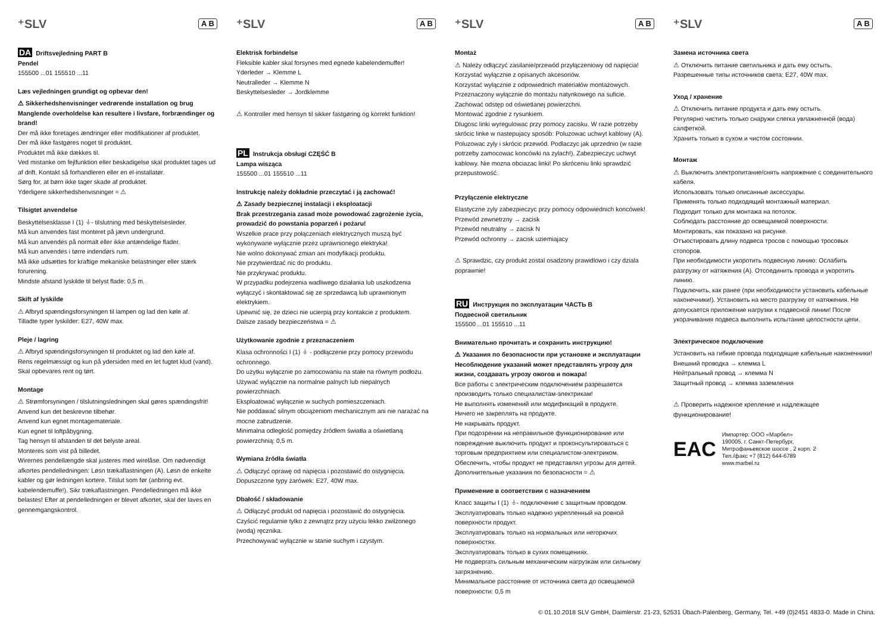⁺SLV A B
DA Driftsvejledning PART B
Pendel
155500 ...01 155510 ...11
Læs vejledningen grundigt og opbevar den!
⚠ Sikkerhedshenvisninger vedrørende installation og brug
Manglende overholdelse kan resultere i livsfare, forbrændinger og brand!
Der må ikke foretages ændringer eller modifikationer af produktet.
Der må ikke fastgøres noget til produktet.
Produktet må ikke dækkes til.
Ved mistanke om fejlfunktion eller beskadigelse skal produktet tages ud af drift. Kontakt så forhandleren eller en el-installatør.
Sørg for, at børn ikke tager skade af produktet.
Yderligere sikkerhedshenvisninger = ⚠
Tilsigtet anvendelse
Beskyttelsesklasse I (1) ⏚- tilslutning med beskyttelsesleder.
Må kun anvendes fast monteret på jævn undergrund.
Må kun anvendes på normalt eller ikke antændelige flader.
Må kun anvendes i tørre indendørs rum.
Må ikke udsættes for kraftige mekaniske belastninger eller stærk forurening.
Mindste afstand lyskilde til belyst flade: 0,5 m.
Skift af lyskilde
⚠ Afbryd spændingsforsyningen til lampen og lad den køle af.
Tilladte typer lyskilder: E27, 40W max.
Pleje / lagring
⚠ Afbryd spændingsforsyningen til produktet og lad den køle af.
Rens regelmæssigt og kun på ydersiden med en let fugtet klud (vand).
Skal opbevares rent og tørt.
Montage
⚠ Strømforsyningen / tilslutningsledningen skal gøres spændingsfrit!
Anvend kun det beskrevne tilbehør.
Anvend kun egnet montagemateriale.
Kun egnet til loftpåbygning.
Tag hensyn til afstanden til det belyste areal.
Monteres som vist på billedet.
Wirernes pendellængde skal justeres med wirelåse. Om nødvendigt afkortes pendelledningen: Løsn trækaflastningen (A). Løsn de enkelte kabler og gør ledningen kortere. Tilslut som før (anbring evt. kabelendemuffe!). Sikr trækaflastningen. Pendelledningen må ikke belastes! Efter at pendelledningen er blevet afkortet, skal der laves en gennemgangskontrol.
⁺SLV A B
Elektrisk forbindelse
Fleksible kabler skal forsynes med egnede kabelendemuffer!
Yderleder → Klemme L
Neutralleder → Klemme N
Beskyttelsesleder → Jordklemme
⚠ Kontroller med hensyn til sikker fastgøring og korrekt funktion!
PL Instrukcja obsługi CZĘŚĆ B
Lampa wisząca
155500 ...01 155510 ...11
Instrukcję należy dokładnie przeczytać i ją zachować!
⚠ Zasady bezpiecznej instalacji i eksploatacji
Brak przestrzegania zasad może powodować zagrożenie życia, prowadzić do powstania poparzeń i pożaru!
Wszelkie prace przy połączeniach elektrycznych muszą być wykonywane wyłącznie przez uprawnionego elektryka!
Nie wolno dokonywać zmian ani modyfikacji produktu.
Nie przytwierdzać nic do produktu.
Nie przykrywać produktu.
W przypadku podejrzenia wadliwego działania lub uszkodzenia wyłączyć i skontaktować się ze sprzedawcą lub uprawnionym elektrykiem.
Upewnić się, że dzieci nie ucierpią przy kontakcie z produktem.
Dalsze zasady bezpieczeństwa = ⚠
Użytkowanie zgodnie z przeznaczeniem
Klasa ochronności I (1) ⏚ - podłączenie przy pomocy przewodu ochronnego.
Do użytku wyłącznie po zamocowaniu na stałe na równym podłożu.
Używać wyłącznie na normalnie palnych lub niepalnych powierzchniach.
Eksploatować wyłącznie w suchych pomieszczeniach.
Nie poddawać silnym obciążeniom mechanicznym ani nie narażać na mocne zabrudzenie.
Minimalna odległość pomiędzy źródłem światła a oświetlaną powierzchnią: 0,5 m.
Wymiana źródła światła
⚠ Odłączyć oprawę od napięcia i pozostawić do ostygnięcia.
Dopuszczone typy żarówek: E27, 40W max.
Dbałość / składowanie
⚠ Odłączyć produkt od napięcia i pozostawić do ostygnięcia.
Czyścić regularnie tylko z zewnątrz przy użyciu lekko zwilżonego (wodą) ręcznika.
Przechowywać wyłącznie w stanie suchym i czystym.
⁺SLV A B
Montaż
⚠ Należy odłączyć zasilanie/przewód przyłączeniowy od napięcia!
Korzystać wyłącznie z opisanych akcesoriów.
Korzystać wyłącznie z odpowiednich materiałów montażowych.
Przeznaczony wyłącznie do montażu natynkowego na suficie.
Zachować odstęp od oświetlanej powierzchni.
Montować zgodnie z rysunkiem.
Dlugosc linki wyregulowac przy pomocy zacisku. W razie potrzeby skrócic linke w nastepujacy sposób: Poluzowac uchwyt kablowy (A). Poluzowac zyly i skrócic przewód. Podlaczyc jak uprzednio (w razie potrzeby zamocowac koncówki na zylach!). Zabezpieczyc uchwyt kablowy. Nie mozna obciazac linki! Po skróceniu linki sprawdzić przepustowość.
Przyłączenie elektryczne
Elastyczne zyly zabezpieczyc przy pomocy odpowiednich koncówek!
Przewód zewnetrzny → zacisk
Przewód neutralny → zacisk N
Przewód ochronny → zacisk uziemiajacy
⚠ Sprawdzic, czy produkt zostal osadzony prawidlowo i czy dziala poprawnie!
RU Инструкция по эксплуатации ЧАСТЬ B
Подвесной светильник
155500 ...01 155510 ...11
Внимательно прочитать и сохранить инструкцию!
⚠ Указания по безопасности при установке и эксплуатации
Несоблюдение указаний может представлять угрозу для жизни, создавать угрозу ожогов и пожара!
Все работы с электрическим подключением разрешается производить только специалистам-электрикам!
Не выполнять изменений или модификаций в продукте.
Ничего не закреплять на продукте.
Не накрывать продукт.
При подозрении на неправильное функционирование или повреждение выключить продукт и проконсультироваться с торговым предприятием или специалистом-электриком.
Обеспечить, чтобы продукт не представлял угрозы для детей.
Дополнительные указания по безопасности = ⚠
Применение в соответствии с назначением
Класс защиты I (1) ⏚- подключение с защитным проводом.
Эксплуатировать только надежно укрепленный на ровной поверхности продукт.
Эксплуатировать только на нормальных или негорючих поверхностях.
Эксплуатировать только в сухих помещениях.
Не подвергать сильным механическим нагрузкам или сильному загрязнению.
Минимальное расстояние от источника света до освещаемой поверхности: 0,5 m
⁺SLV A B
Замена источника света
⚠ Отключить питание светильника и дать ему остыть.
Разрешенные типы источников света: E27, 40W max.
Уход / хранение
⚠ Отключить питание продукта и дать ему остыть.
Регулярно чистить только снаружи слегка увлажненной (вода) салфеткой.
Хранить только в сухом и чистом состоянии.
Монтаж
⚠ Выключить электропитание/снять напряжение с соединительного кабеля.
Использовать только описанные аксессуары.
Применять только подходящий монтажный материал.
Подходит только для монтажа на потолок.
Соблюдать расстояние до освещаемой поверхности.
Монтировать, как показано на рисунке.
Отъюстировать длину подвеса тросов с помощью тросовых стопоров.
При необходимости укоротить подвесную линию: Ослабить разгрузку от натяжения (A). Отсоединить провода и укоротить линию.
Подключить, как ранее (при необходимости установить кабельные наконечники!). Установить на место разгрузку от натяжения. Не допускается приложение нагрузки к подвесной линии! После укорачивания подвеса выполнить испытание целостности цепи.
Электрическое подключение
Установить на гибкие провода подходящие кабельные наконечники!
Внешний проводка → клемма L
Нейтральный провод → клемма N
Защитный провод → клемма заземления
⚠ Проверить надежное крепление и надлежащее функционирование!
EAC
Импортёр: ООО «Марбел»
190005, г. Санкт-Петербург,
Митрофаньевское шоссе , 2 корп. 2
Тел./факс +7 (812) 644-6789
www.marbel.ru
© 01.10.2018 SLV GmbH, Daimlerstr. 21-23, 52531 Übach-Palenberg, Germany, Tel. +49 (0)2451 4833-0. Made in China.